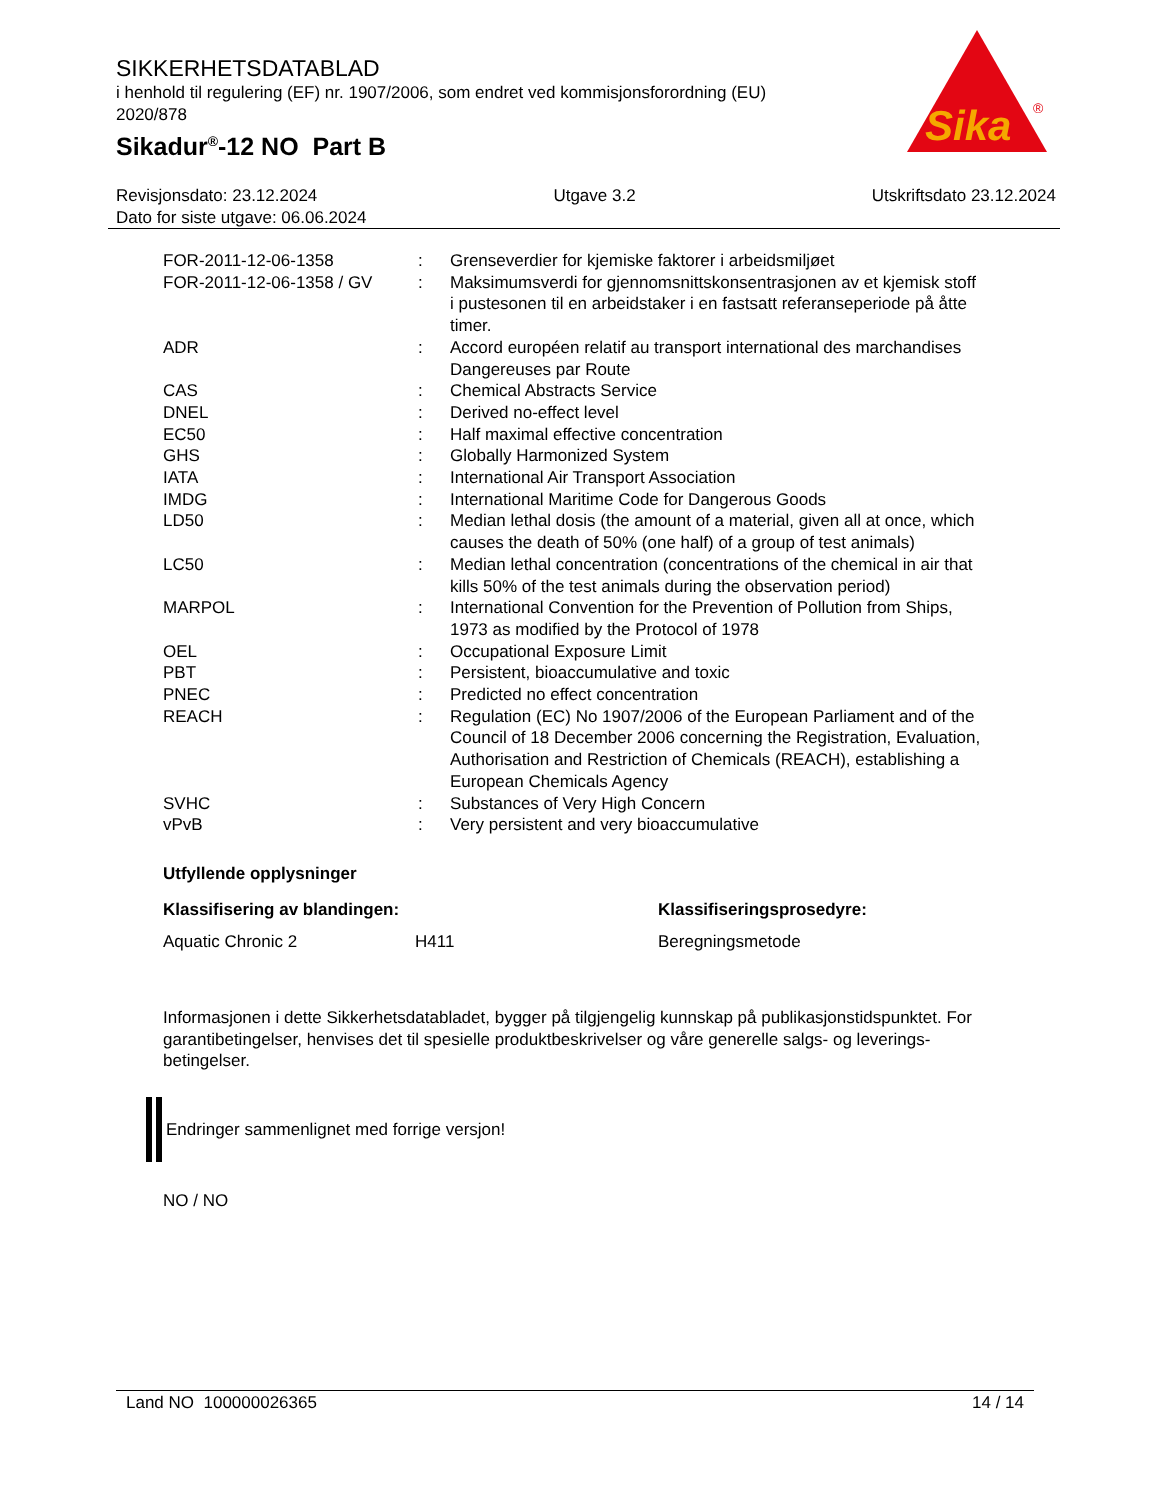SIKKERHETSDATABLAD
i henhold til regulering (EF) nr. 1907/2006, som endret ved kommisjonsforordning (EU) 2020/878
Sikadur<sup>®</sup>-12 NO Part B
Sika
®
Revisjonsdato: 23.12.2024 Utgave 3.2 Utskriftsdato 23.12.2024
Dato for siste utgave: 06.06.2024
| FOR-2011-12-06-1358 | : | Grenseverdier for kjemiske faktorer i arbeidsmiljøet |
| FOR-2011-12-06-1358 / GV | : | Maksimumsverdi for gjennomsnittskonsentrasjonen av et kjemisk stoff i pustesonen til en arbeidstaker i en fastsatt referanseperiode på åtte timer. |
| ADR | : | Accord européen relatif au transport international des marchandises Dangereuses par Route |
| CAS | : | Chemical Abstracts Service |
| DNEL | : | Derived no-effect level |
| EC50 | : | Half maximal effective concentration |
| GHS | : | Globally Harmonized System |
| IATA | : | International Air Transport Association |
| IMDG | : | International Maritime Code for Dangerous Goods |
| LD50 | : | Median lethal dosis (the amount of a material, given all at once, which causes the death of 50% (one half) of a group of test animals) |
| LC50 | : | Median lethal concentration (concentrations of the chemical in air that kills 50% of the test animals during the observation period) |
| MARPOL | : | International Convention for the Prevention of Pollution from Ships, 1973 as modified by the Protocol of 1978 |
| OEL | : | Occupational Exposure Limit |
| PBT | : | Persistent, bioaccumulative and toxic |
| PNEC | : | Predicted no effect concentration |
| REACH | : | Regulation (EC) No 1907/2006 of the European Parliament and of the Council of 18 December 2006 concerning the Registration, Evaluation, Authorisation and Restriction of Chemicals (REACH), establishing a European Chemicals Agency |
| SVHC | : | Substances of Very High Concern |
| vPvB | : | Very persistent and very bioaccumulative |
Utfyllende opplysninger
Klassifisering av blandingen: Klassifiseringsprosedyre:
Aquatic Chronic 2 H411 Beregningsmetode
Informasjonen i dette Sikkerhetsdatabladet, bygger på tilgjengelig kunnskap på publikasjonstidspunktet. For garantibetingelser, henvises det til spesielle produktbeskrivelser og våre generelle salgs- og leverings- betingelser.
Endringer sammenlignet med forrige versjon!
NO / NO
Land NO 100000026365 14 / 14